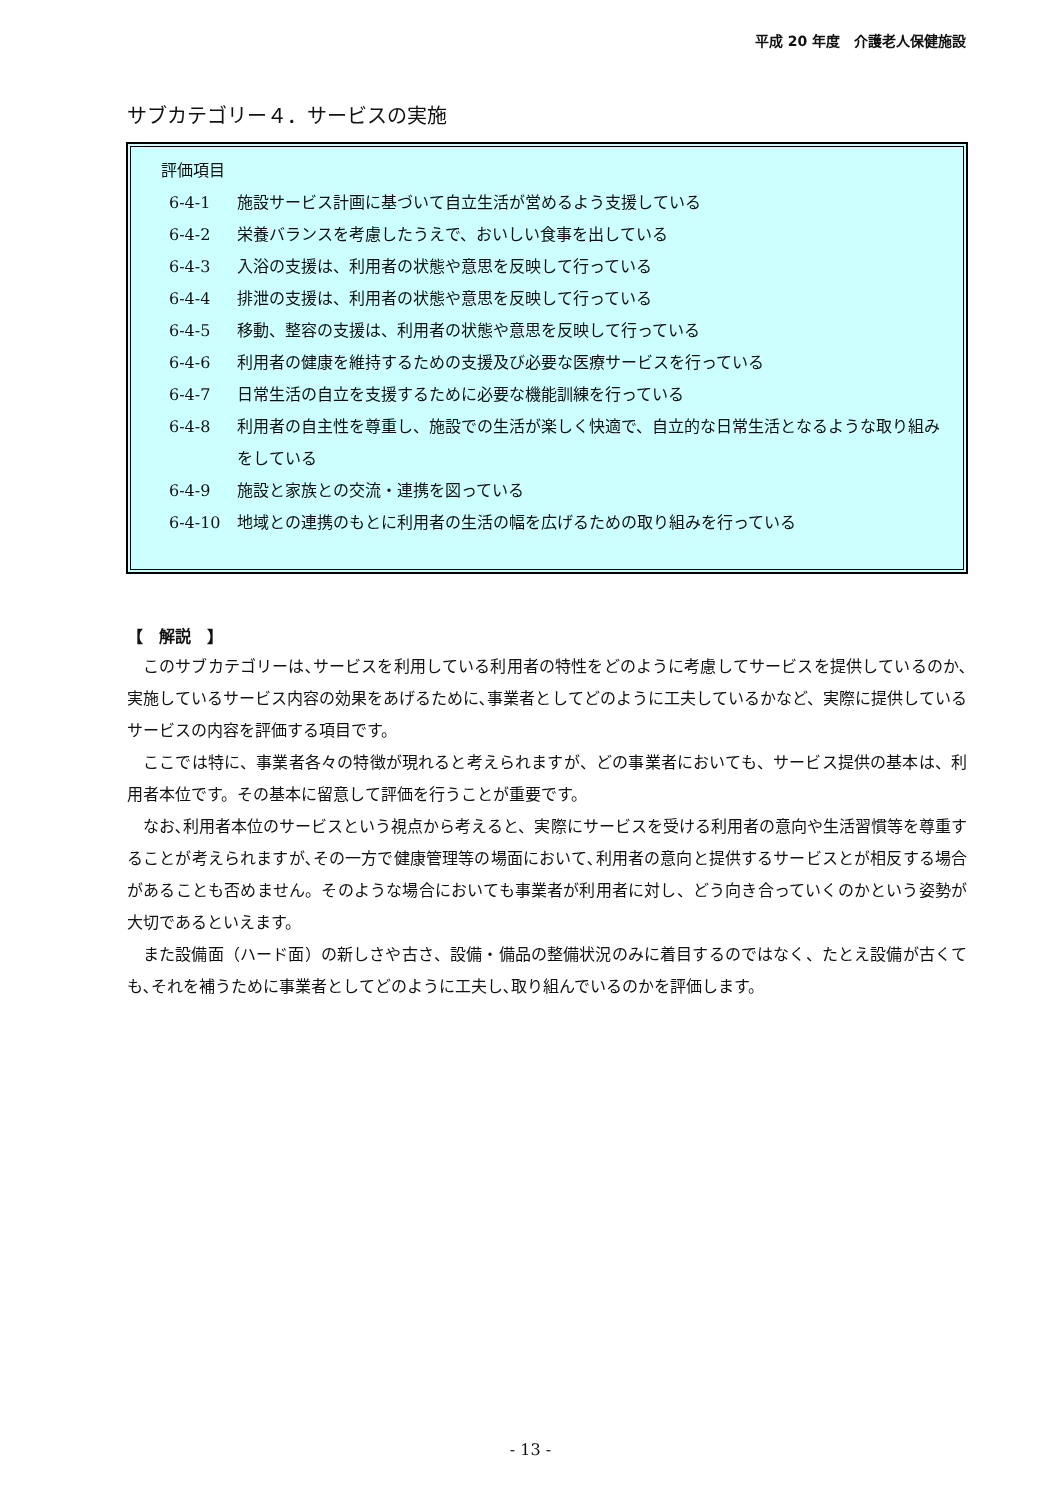平成 20 年度　介護老人保健施設
サブカテゴリー４．サービスの実施
評価項目
6-4-1 施設サービス計画に基づいて自立生活が営めるよう支援している
6-4-2 栄養バランスを考慮したうえで、おいしい食事を出している
6-4-3 入浴の支援は、利用者の状態や意思を反映して行っている
6-4-4 排泄の支援は、利用者の状態や意思を反映して行っている
6-4-5 移動、整容の支援は、利用者の状態や意思を反映して行っている
6-4-6 利用者の健康を維持するための支援及び必要な医療サービスを行っている
6-4-7 日常生活の自立を支援するために必要な機能訓練を行っている
6-4-8 利用者の自主性を尊重し、施設での生活が楽しく快適で、自立的な日常生活となるような取り組みをしている
6-4-9 施設と家族との交流・連携を図っている
6-4-10 地域との連携のもとに利用者の生活の幅を広げるための取り組みを行っている
【　解説　】
このサブカテゴリーは､サービスを利用している利用者の特性をどのように考慮してサービスを提供しているのか､実施しているサービス内容の効果をあげるために､事業者としてどのように工夫しているかなど、実際に提供しているサービスの内容を評価する項目です。
ここでは特に、事業者各々の特徴が現れると考えられますが、どの事業者においても、サービス提供の基本は、利用者本位です。その基本に留意して評価を行うことが重要です。
なお､利用者本位のサービスという視点から考えると、実際にサービスを受ける利用者の意向や生活習慣等を尊重することが考えられますが､その一方で健康管理等の場面において､利用者の意向と提供するサービスとが相反する場合があることも否めません。そのような場合においても事業者が利用者に対し、どう向き合っていくのかという姿勢が大切であるといえます。
また設備面（ハード面）の新しさや古さ、設備・備品の整備状況のみに着目するのではなく、たとえ設備が古くても､それを補うために事業者としてどのように工夫し､取り組んでいるのかを評価します。
- 13 -